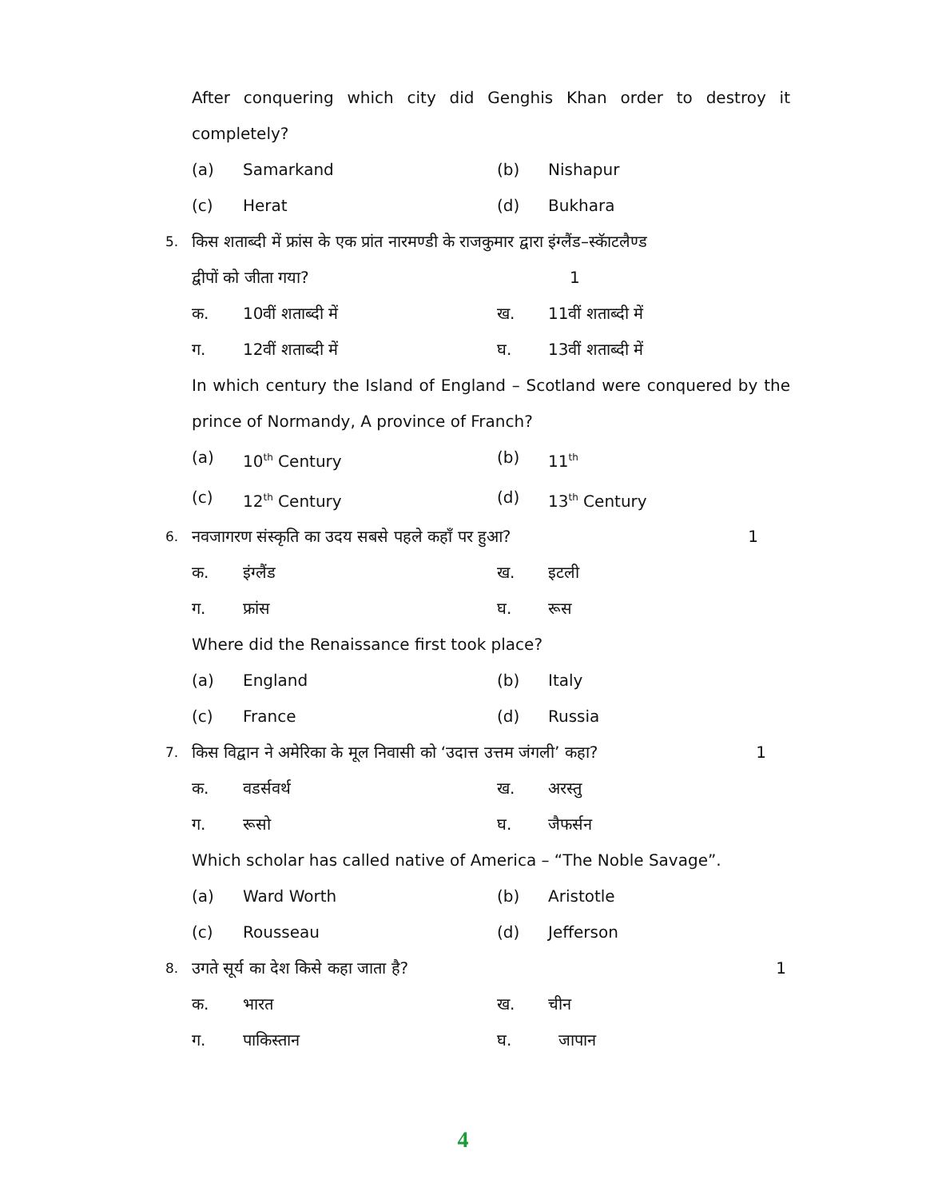After conquering which city did Genghis Khan order to destroy it completely?
(a) Samarkand (b) Nishapur
(c) Herat (d) Bukhara
5. किस शताब्दी में फ्रांस के एक प्रांत नारमण्डी के राजकुमार द्वारा इंग्लैंड–स्कॅाटलैण्ड
द्वीपों को जीता गया? 1
क. 10वीं शताब्दी में ख. 11वीं शताब्दी में
ग. 12वीं शताब्दी में घ. 13वीं शताब्दी में
In which century the Island of England – Scotland were conquered by the prince of Normandy, A province of Franch?
(a) 10<sup>th</sup> Century (b) 11<sup>th</sup>
(c) 12<sup>th</sup> Century (d) 13<sup>th</sup> Century
6. नवजागरण संस्कृति का उदय सबसे पहले कहाँ पर हुआ? 1
क. इंग्लैंड ख. इटली
ग. फ्रांस घ. रूस
Where did the Renaissance first took place?
(a) England (b) Italy
(c) France (d) Russia
7. किस विद्वान ने अमेरिका के मूल निवासी को ‘उदात्त उत्तम जंगली’ कहा? 1
क. वडर्सवर्थ ख. अरस्तु
ग. रूसो घ. जैफर्सन
Which scholar has called native of America – “The Noble Savage”.
(a) Ward Worth (b) Aristotle
(c) Rousseau (d) Jefferson
8. उगते सूर्य का देश किसे कहा जाता है? 1
क. भारत ख. चीन
ग. पाकिस्तान घ. जापान
4